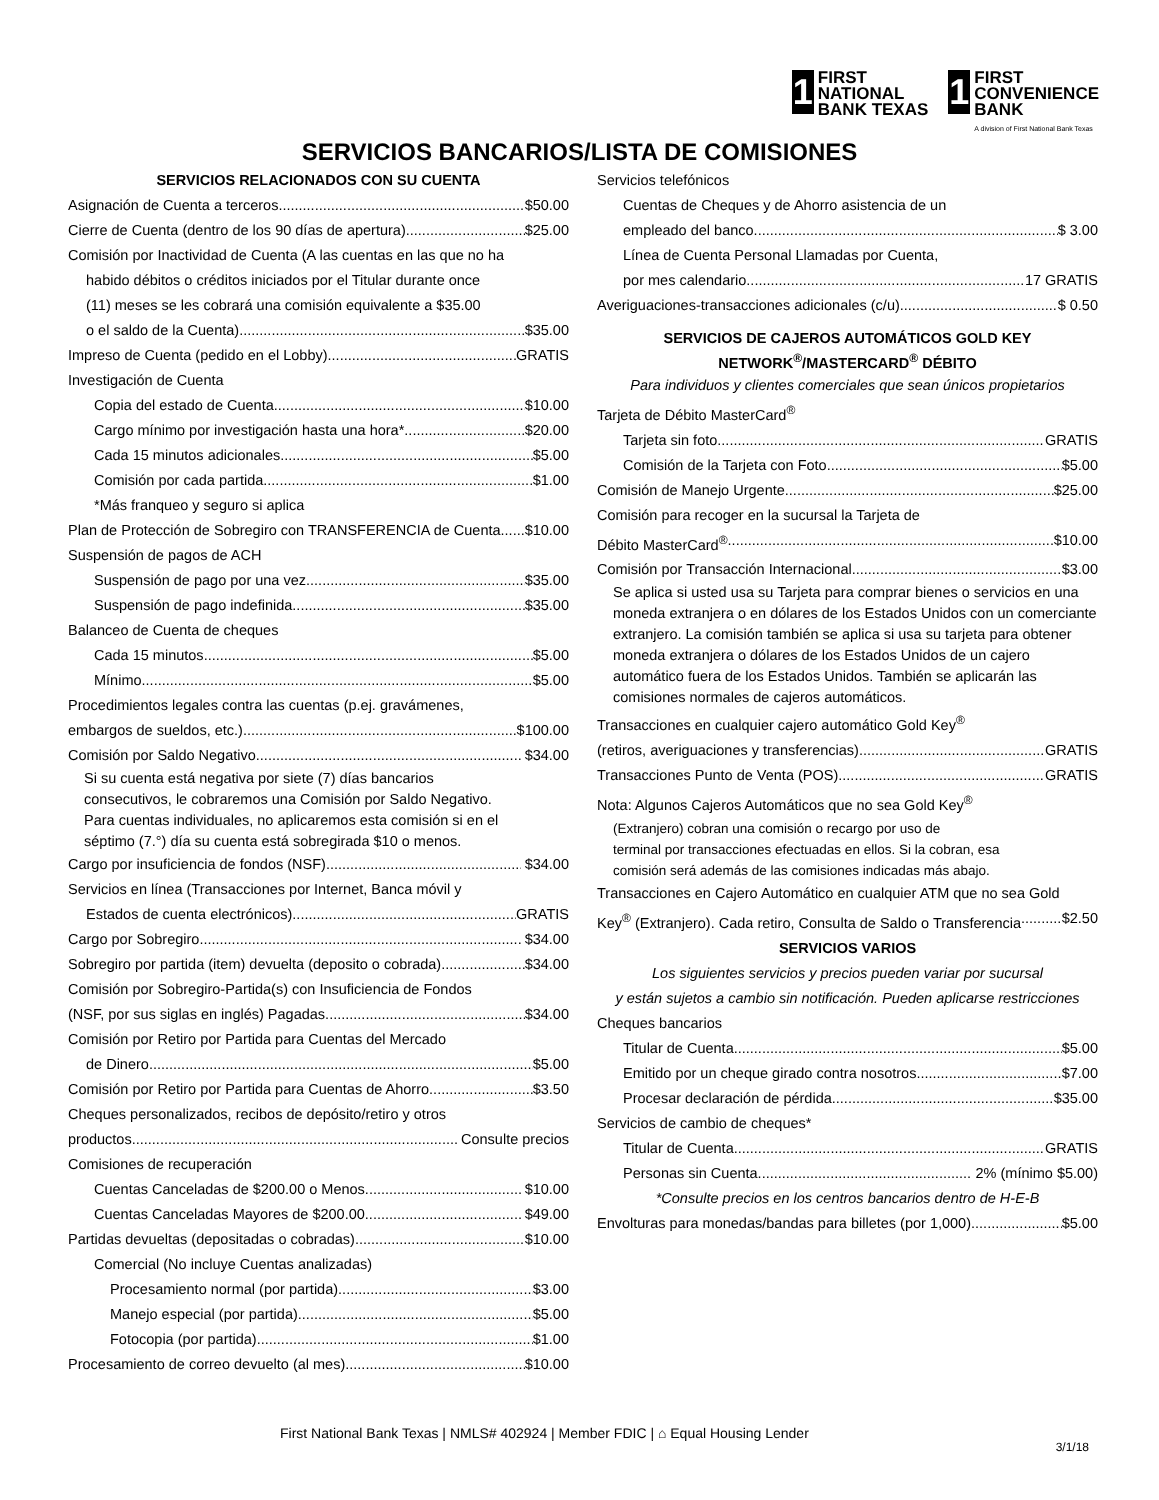1
FIRST
NATIONAL
BANK TEXAS
1
FIRST
CONVENIENCE
BANK
A division of First National Bank Texas
SERVICIOS BANCARIOS/LISTA DE COMISIONES
SERVICIOS RELACIONADOS CON SU CUENTA
Asignación de Cuenta a terceros $50.00
Cierre de Cuenta (dentro de los 90 días de apertura) $25.00
Comisión por Inactividad de Cuenta (A las cuentas en las que no ha
habido débitos o créditos iniciados por el Titular durante once
(11) meses se les cobrará una comisión equivalente a $35.00
o el saldo de la Cuenta) $35.00
Impreso de Cuenta (pedido en el Lobby) GRATIS
Investigación de Cuenta
Copia del estado de Cuenta $10.00
Cargo mínimo por investigación hasta una hora* $20.00
Cada 15 minutos adicionales $5.00
Comisión por cada partida $1.00
*Más franqueo y seguro si aplica
Plan de Protección de Sobregiro con TRANSFERENCIA de Cuenta $10.00
Suspensión de pagos de ACH
Suspensión de pago por una vez $35.00
Suspensión de pago indefinida $35.00
Balanceo de Cuenta de cheques
Cada 15 minutos $5.00
Mínimo $5.00
Procedimientos legales contra las cuentas (p.ej. gravámenes,
embargos de sueldos, etc.) $100.00
Comisión por Saldo Negativo $34.00
Si su cuenta está negativa por siete (7) días bancarios
consecutivos, le cobraremos una Comisión por Saldo Negativo.
Para cuentas individuales, no aplicaremos esta comisión si en el
séptimo (7.°) día su cuenta está sobregirada $10 o menos.
Cargo por insuficiencia de fondos (NSF) $34.00
Servicios en línea (Transacciones por Internet, Banca móvil y
Estados de cuenta electrónicos) GRATIS
Cargo por Sobregiro $34.00
Sobregiro por partida (item) devuelta (deposito o cobrada) $34.00
Comisión por Sobregiro-Partida(s) con Insuficiencia de Fondos
(NSF, por sus siglas en inglés) Pagadas $34.00
Comisión por Retiro por Partida para Cuentas del Mercado
de Dinero $5.00
Comisión por Retiro por Partida para Cuentas de Ahorro $3.50
Cheques personalizados, recibos de depósito/retiro y otros
productos Consulte precios
Comisiones de recuperación
Cuentas Canceladas de $200.00 o Menos $10.00
Cuentas Canceladas Mayores de $200.00 $49.00
Partidas devueltas (depositadas o cobradas) $10.00
Comercial (No incluye Cuentas analizadas)
Procesamiento normal (por partida) $3.00
Manejo especial (por partida) $5.00
Fotocopia (por partida) $1.00
Procesamiento de correo devuelto (al mes) $10.00
Servicios telefónicos
Cuentas de Cheques y de Ahorro asistencia de un
empleado del banco $ 3.00
Línea de Cuenta Personal Llamadas por Cuenta,
por mes calendario 17 GRATIS
Averiguaciones-transacciones adicionales (c/u) $ 0.50
SERVICIOS DE CAJEROS AUTOMÁTICOS GOLD KEY
NETWORK<sup>®</sup>/MASTERCARD<sup>®</sup> DÉBITO
Para individuos y clientes comerciales que sean únicos propietarios
Tarjeta de Débito MasterCard<sup>®</sup>
Tarjeta sin foto GRATIS
Comisión de la Tarjeta con Foto $5.00
Comisión de Manejo Urgente $25.00
Comisión para recoger en la sucursal la Tarjeta de
Débito MasterCard<sup>®</sup> $10.00
Comisión por Transacción Internacional $3.00
Se aplica si usted usa su Tarjeta para comprar bienes o servicios en una moneda extranjera o en dólares de los Estados Unidos con un comerciante extranjero. La comisión también se aplica si usa su tarjeta para obtener moneda extranjera o dólares de los Estados Unidos de un cajero automático fuera de los Estados Unidos. También se aplicarán las comisiones normales de cajeros automáticos.
Transacciones en cualquier cajero automático Gold Key<sup>®</sup>
(retiros, averiguaciones y transferencias) GRATIS
Transacciones Punto de Venta (POS) GRATIS
Nota: Algunos Cajeros Automáticos que no sea Gold Key<sup>®</sup>
(Extranjero) cobran una comisión o recargo por uso de
terminal por transacciones efectuadas en ellos. Si la cobran, esa
comisión será además de las comisiones indicadas más abajo.
Transacciones en Cajero Automático en cualquier ATM que no sea Gold
Key<sup>®</sup> (Extranjero). Cada retiro, Consulta de Saldo o Transferencia $2.50
SERVICIOS VARIOS
Los siguientes servicios y precios pueden variar por sucursal
y están sujetos a cambio sin notificación. Pueden aplicarse restricciones
Cheques bancarios
Titular de Cuenta $5.00
Emitido por un cheque girado contra nosotros $7.00
Procesar declaración de pérdida $35.00
Servicios de cambio de cheques*
Titular de Cuenta GRATIS
Personas sin Cuenta. 2% (mínimo $5.00)
*Consulte precios en los centros bancarios dentro de H-E-B
Envolturas para monedas/bandas para billetes (por 1,000). $5.00
First National Bank Texas | NMLS# 402924 | Member FDIC | ⌂ Equal Housing Lender
3/1/18